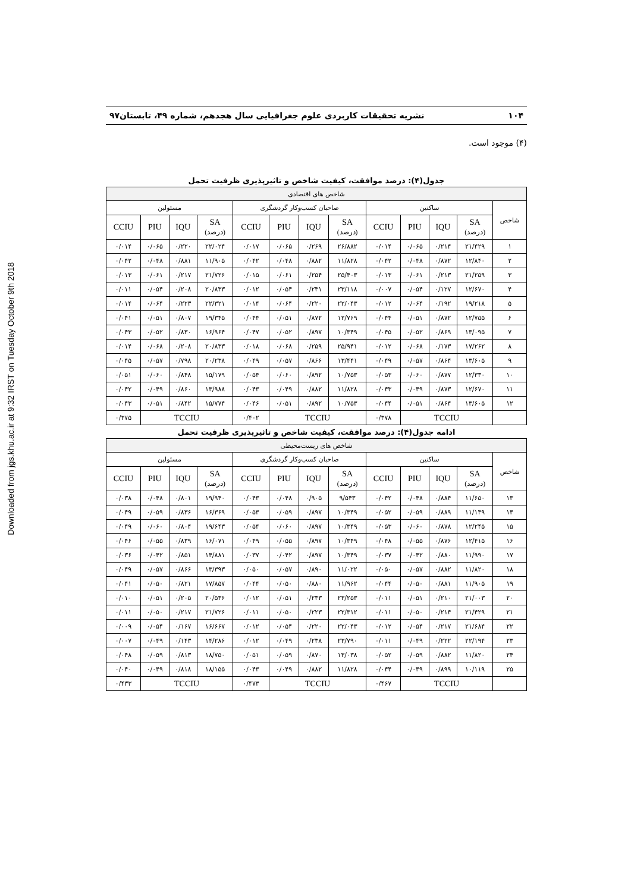Downloaded from jgs.khu.ac.ir at 9:32 IRST on Tuesday October 9th 2018
۱۰۴ نشریه تحقیقات کاربردی علوم جغرافیایی سال هجدهم، شماره ۴۹، تابستان۹۷
(۴) موجود است.
جدول(۴): درصد موافقت، کیفیت شاخص و تاثیرپذیری ظرفیت تحمل
| شاخص های اقتصادی | | | | | | | | | | | | |
| --- | --- | --- | --- | --- | --- | --- | --- | --- | --- | --- | --- | --- |
| شاخص | ساکنین | | | | صاحبان کسب‌وکار گردشگری | | | | مسئولین | | | |
| | SA (درصد) | IQU | PIU | CCIU | SA (درصد) | IQU | PIU | CCIU | SA (درصد) | IQU | PIU | CCIU |
| ۱ | ۲۱/۴۲۹ | ۰/۲۱۴ | ۰/۰۶۵ | ۰/۰۱۴ | ۲۶/۸۸۲ | ۰/۲۶۹ | ۰/۰۶۵ | ۰/۰۱۷ | ۲۲/۰۲۴ | ۰/۲۲۰ | ۰/۰۶۵ | ۰/۰۱۴ |
| ۲ | ۱۲/۸۴۰ | ۰/۸۷۲ | ۰/۰۴۸ | ۰/۰۴۲ | ۱۱/۸۲۸ | ۰/۸۸۲ | ۰/۰۴۸ | ۰/۰۴۲ | ۱۱/۹۰۵ | ۰/۸۸۱ | ۰/۰۴۸ | ۰/۰۴۲ |
| ۳ | ۲۱/۲۵۹ | ۰/۲۱۳ | ۰/۰۶۱ | ۰/۰۱۳ | ۲۵/۴۰۳ | ۰/۲۵۴ | ۰/۰۶۱ | ۰/۰۱۵ | ۲۱/۷۲۶ | ۰/۲۱۷ | ۰/۰۶۱ | ۰/۰۱۳ |
| ۴ | ۱۲/۶۷۰ | ۰/۱۲۷ | ۰/۰۵۴ | ۰/۰۰۷ | ۲۳/۱۱۸ | ۰/۲۳۱ | ۰/۰۵۴ | ۰/۰۱۲ | ۲۰/۸۳۳ | ۰/۲۰۸ | ۰/۰۵۴ | ۰/۰۱۱ |
| ۵ | ۱۹/۲۱۸ | ۰/۱۹۲ | ۰/۰۶۴ | ۰/۰۱۲ | ۲۲/۰۴۳ | ۰/۲۲۰ | ۰/۰۶۴ | ۰/۰۱۴ | ۲۲/۳۲۱ | ۰/۲۲۳ | ۰/۰۶۴ | ۰/۰۱۴ |
| ۶ | ۱۲/۷۵۵ | ۰/۸۷۲ | ۰/۰۵۱ | ۰/۰۴۴ | ۱۲/۷۶۹ | ۰/۸۷۲ | ۰/۰۵۱ | ۰/۰۴۴ | ۱۹/۳۴۵ | ۰/۸۰۷ | ۰/۰۵۱ | ۰/۰۴۱ |
| ۷ | ۱۳/۰۹۵ | ۰/۸۶۹ | ۰/۰۵۲ | ۰/۰۴۵ | ۱۰/۳۴۹ | ۰/۸۹۷ | ۰/۰۵۲ | ۰/۰۴۷ | ۱۶/۹۶۴ | ۰/۸۳۰ | ۰/۰۵۲ | ۰/۰۴۳ |
| ۸ | ۱۷/۲۶۲ | ۰/۱۷۳ | ۰/۰۶۸ | ۰/۰۱۲ | ۲۵/۹۴۱ | ۰/۲۵۹ | ۰/۰۶۸ | ۰/۰۱۸ | ۲۰/۸۳۳ | ۰/۲۰۸ | ۰/۰۶۸ | ۰/۰۱۴ |
| ۹ | ۱۳/۶۰۵ | ۰/۸۶۴ | ۰/۰۵۷ | ۰/۰۴۹ | ۱۳/۴۴۱ | ۰/۸۶۶ | ۰/۰۵۷ | ۰/۰۴۹ | ۲۰/۲۳۸ | ۰/۷۹۸ | ۰/۰۵۷ | ۰/۰۴۵ |
| ۱۰ | ۱۲/۳۳۰ | ۰/۸۷۷ | ۰/۰۶۰ | ۰/۰۵۳ | ۱۰/۷۵۳ | ۰/۸۹۲ | ۰/۰۶۰ | ۰/۰۵۴ | ۱۵/۱۷۹ | ۰/۸۴۸ | ۰/۰۶۰ | ۰/۰۵۱ |
| ۱۱ | ۱۲/۶۷۰ | ۰/۸۷۳ | ۰/۰۴۹ | ۰/۰۴۳ | ۱۱/۸۲۸ | ۰/۸۸۲ | ۰/۰۴۹ | ۰/۰۴۳ | ۱۳/۹۸۸ | ۰/۸۶۰ | ۰/۰۴۹ | ۰/۰۴۲ |
| ۱۲ | ۱۳/۶۰۵ | ۰/۸۶۴ | ۰/۰۵۱ | ۰/۰۴۴ | ۱۰/۷۵۳ | ۰/۸۹۲ | ۰/۰۵۱ | ۰/۰۴۶ | ۱۵/۷۷۴ | ۰/۸۴۲ | ۰/۰۵۱ | ۰/۰۴۳ |
| | TCCIU | | | ۰/۳۷۸ | TCCIU | | | ۰/۴۰۲ | TCCIU | | | ۰/۳۷۵ |
ادامه جدول(۴): درصد موافقت، کیفیت شاخص و تاثیرپذیری ظرفیت تحمل
| شاخص های زیست‌محیطی | | | | | | | | | | | | |
| --- | --- | --- | --- | --- | --- | --- | --- | --- | --- | --- | --- | --- |
| شاخص | ساکنین | | | | صاحبان کسب‌وکار گردشگری | | | | مسئولین | | | |
| | SA (درصد) | IQU | PIU | CCIU | SA (درصد) | IQU | PIU | CCIU | SA (درصد) | IQU | PIU | CCIU |
| ۱۳ | ۱۱/۶۵۰ | ۰/۸۸۴ | ۰/۰۴۸ | ۰/۰۴۲ | ۹/۵۴۳ | ۰/۹۰۵ | ۰/۰۴۸ | ۰/۰۴۳ | ۱۹/۹۴۰ | ۰/۸۰۱ | ۰/۰۴۸ | ۰/۰۳۸ |
| ۱۴ | ۱۱/۱۳۹ | ۰/۸۸۹ | ۰/۰۵۹ | ۰/۰۵۲ | ۱۰/۳۴۹ | ۰/۸۹۷ | ۰/۰۵۹ | ۰/۰۵۳ | ۱۶/۳۶۹ | ۰/۸۳۶ | ۰/۰۵۹ | ۰/۰۴۹ |
| ۱۵ | ۱۲/۲۴۵ | ۰/۸۷۸ | ۰/۰۶۰ | ۰/۰۵۳ | ۱۰/۳۴۹ | ۰/۸۹۷ | ۰/۰۶۰ | ۰/۰۵۴ | ۱۹/۶۴۳ | ۰/۸۰۴ | ۰/۰۶۰ | ۰/۰۴۹ |
| ۱۶ | ۱۲/۴۱۵ | ۰/۸۷۶ | ۰/۰۵۵ | ۰/۰۴۸ | ۱۰/۳۴۹ | ۰/۸۹۷ | ۰/۰۵۵ | ۰/۰۴۹ | ۱۶/۰۷۱ | ۰/۸۳۹ | ۰/۰۵۵ | ۰/۰۴۶ |
| ۱۷ | ۱۱/۹۹۰ | ۰/۸۸۰ | ۰/۰۴۲ | ۰/۰۳۷ | ۱۰/۳۴۹ | ۰/۸۹۷ | ۰/۰۴۲ | ۰/۰۳۷ | ۱۴/۸۸۱ | ۰/۸۵۱ | ۰/۰۴۲ | ۰/۰۳۶ |
| ۱۸ | ۱۱/۸۲۰ | ۰/۸۸۲ | ۰/۰۵۷ | ۰/۰۵۰ | ۱۱/۰۲۲ | ۰/۸۹۰ | ۰/۰۵۷ | ۰/۰۵۰ | ۱۳/۳۹۳ | ۰/۸۶۶ | ۰/۰۵۷ | ۰/۰۴۹ |
| ۱۹ | ۱۱/۹۰۵ | ۰/۸۸۱ | ۰/۰۵۰ | ۰/۰۴۴ | ۱۱/۹۶۲ | ۰/۸۸۰ | ۰/۰۵۰ | ۰/۰۴۴ | ۱۷/۸۵۷ | ۰/۸۲۱ | ۰/۰۵۰ | ۰/۰۴۱ |
| ۲۰ | ۲۱/۰۰۳ | ۰/۲۱۰ | ۰/۰۵۱ | ۰/۰۱۱ | ۲۳/۲۵۳ | ۰/۲۳۳ | ۰/۰۵۱ | ۰/۰۱۲ | ۲۰/۵۳۶ | ۰/۲۰۵ | ۰/۰۵۱ | ۰/۰۱۰ |
| ۲۱ | ۲۱/۴۲۹ | ۰/۲۱۴ | ۰/۰۵۰ | ۰/۰۱۱ | ۲۲/۳۱۲ | ۰/۲۲۳ | ۰/۰۵۰ | ۰/۰۱۱ | ۲۱/۷۲۶ | ۰/۲۱۷ | ۰/۰۵۰ | ۰/۰۱۱ |
| ۲۲ | ۲۱/۶۸۴ | ۰/۲۱۷ | ۰/۰۵۴ | ۰/۰۱۲ | ۲۲/۰۴۳ | ۰/۲۲۰ | ۰/۰۵۴ | ۰/۰۱۲ | ۱۶/۶۶۷ | ۰/۱۶۷ | ۰/۰۵۴ | ۰/۰۰۹ |
| ۲۳ | ۲۲/۱۹۴ | ۰/۲۲۲ | ۰/۰۴۹ | ۰/۰۱۱ | ۲۳/۷۹۰ | ۰/۲۳۸ | ۰/۰۴۹ | ۰/۰۱۲ | ۱۴/۲۸۶ | ۰/۱۴۳ | ۰/۰۴۹ | ۰/۰۰۷ |
| ۲۴ | ۱۱/۸۲۰ | ۰/۸۸۲ | ۰/۰۵۹ | ۰/۰۵۲ | ۱۳/۰۳۸ | ۰/۸۷۰ | ۰/۰۵۹ | ۰/۰۵۱ | ۱۸/۷۵۰ | ۰/۸۱۳ | ۰/۰۵۹ | ۰/۰۴۸ |
| ۲۵ | ۱۰/۱۱۹ | ۰/۸۹۹ | ۰/۰۴۹ | ۰/۰۴۴ | ۱۱/۸۲۸ | ۰/۸۸۲ | ۰/۰۴۹ | ۰/۰۴۳ | ۱۸/۱۵۵ | ۰/۸۱۸ | ۰/۰۴۹ | ۰/۰۴۰ |
| | TCCIU | | | ۰/۴۶۷ | TCCIU | | | ۰/۴۷۳ | TCCIU | | | ۰/۴۳۳ |